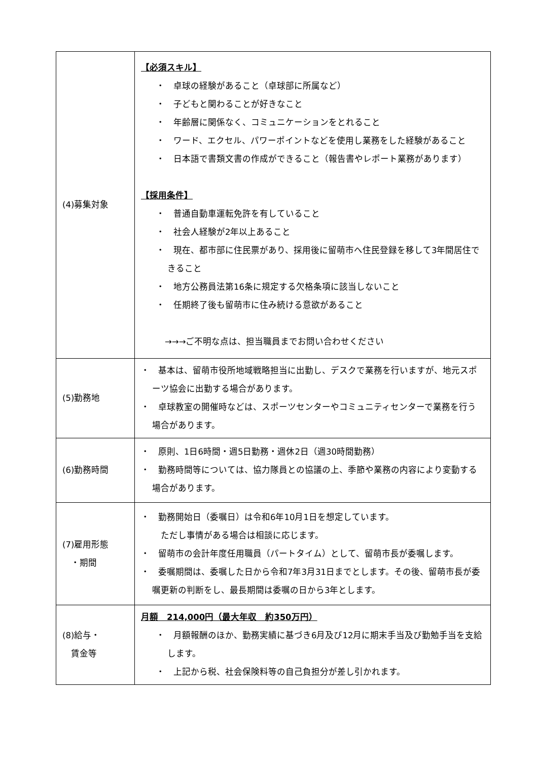| (4)募集対象 | 【必須スキル】 ・ 卓球の経験があること（卓球部に所属など） ・ 子どもと関わることが好きなこと ・ 年齢層に関係なく、コミュニケーションをとれること ・ ワード、エクセル、パワーポイントなどを使用し業務をした経験があること ・ 日本語で書類文書の作成ができること（報告書やレポート業務があります） 【採用条件】 ・ 普通自動車運転免許を有していること ・ 社会人経験が2年以上あること ・ 現在、都市部に住民票があり、採用後に留萌市へ住民登録を移して3年間居住できること ・ 地方公務員法第16条に規定する欠格条項に該当しないこと ・ 任期終了後も留萌市に住み続ける意欲があること →→→ご不明な点は、担当職員までお問い合わせください |
| (5)勤務地 | ・ 基本は、留萌市役所地域戦略担当に出勤し、デスクで業務を行いますが、地元スポーツ協会に出勤する場合があります。 ・ 卓球教室の開催時などは、スポーツセンターやコミュニティセンターで業務を行う場合があります。 |
| (6)勤務時間 | ・ 原則、1日6時間・週5日勤務・週休2日（週30時間勤務） ・ 勤務時間等については、協力隊員との協議の上、季節や業務の内容により変動する場合があります。 |
| (7)雇用形態 ・期間 | ・ 勤務開始日（委嘱日）は令和6年10月1日を想定しています。 ただし事情がある場合は相談に応じます。 ・ 留萌市の会計年度任用職員（パートタイム）として、留萌市長が委嘱します。 ・ 委嘱期間は、委嘱した日から令和7年3月31日までとします。その後、留萌市長が委嘱更新の判断をし、最長期間は委嘱の日から3年とします。 |
| (8)給与・ 賃金等 | 月額 214,000円（最大年収 約350万円） ・ 月額報酬のほか、勤務実績に基づき6月及び12月に期末手当及び勤勉手当を支給します。 ・ 上記から税、社会保険料等の自己負担分が差し引かれます。 |